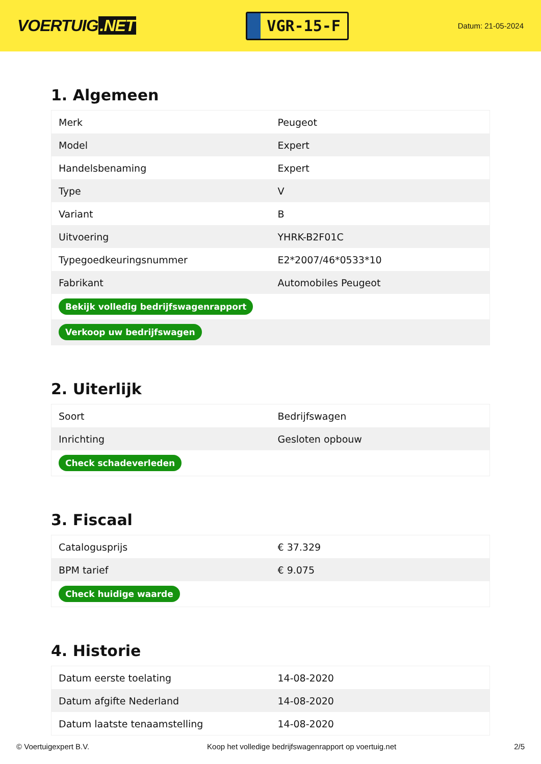VOERTUIG.NET
VGR-15-F
Datum: 21-05-2024
1. Algemeen
| Merk | Peugeot |
| Model | Expert |
| Handelsbenaming | Expert |
| Type | V |
| Variant | B |
| Uitvoering | YHRK-B2F01C |
| Typegoedkeuringsnummer | E2*2007/46*0533*10 |
| Fabrikant | Automobiles Peugeot |
| Bekijk volledig bedrijfswagenrapport | |
| Verkoop uw bedrijfswagen | |
2. Uiterlijk
| Soort | Bedrijfswagen |
| Inrichting | Gesloten opbouw |
| Check schadeverleden | |
3. Fiscaal
| Catalogusprijs | € 37.329 |
| BPM tarief | € 9.075 |
| Check huidige waarde | |
4. Historie
| Datum eerste toelating | 14-08-2020 |
| Datum afgifte Nederland | 14-08-2020 |
| Datum laatste tenaamstelling | 14-08-2020 |
© Voertuigexpert B.V. Koop het volledige bedrijfswagenrapport op voertuig.net 2/5